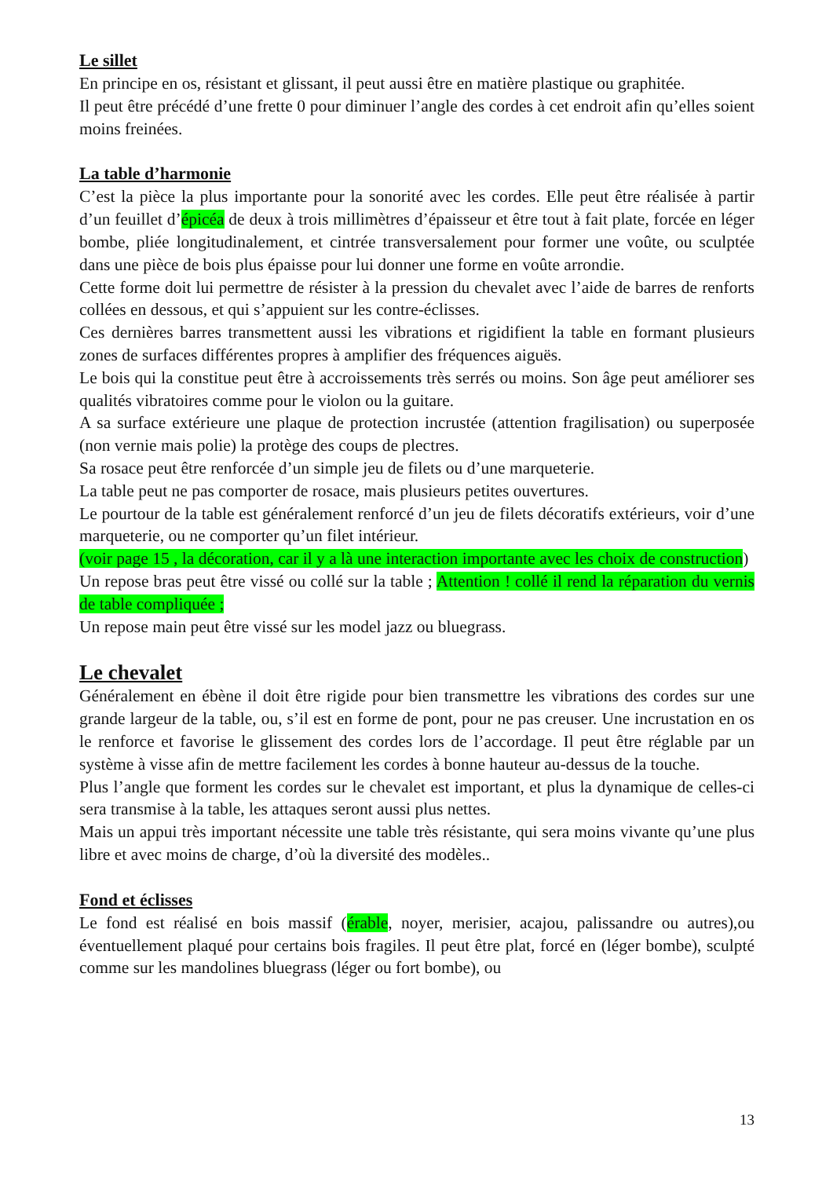Le sillet
En principe en os, résistant et glissant, il peut aussi être en matière plastique ou graphitée.
Il peut être précédé d’une frette 0 pour diminuer l’angle des cordes à cet endroit afin qu’elles soient moins freinées.
La table d’harmonie
C’est la pièce la plus importante pour la sonorité avec les cordes. Elle peut être réalisée à partir d’un feuillet d’épicéa de deux à trois millimètres d’épaisseur et être tout à fait plate, forcée en léger bombe, pliée longitudinalement, et cintrée transversalement pour former une voûte, ou sculptée dans une pièce de bois plus épaisse pour lui donner une forme en voûte arrondie.
Cette forme doit lui permettre de résister à la pression du chevalet avec l’aide de barres de renforts collées en dessous, et qui s’appuient sur les contre-éclisses.
Ces dernières barres transmettent aussi les vibrations et rigidifient la table en formant plusieurs zones de surfaces différentes propres à amplifier des fréquences aiguës.
Le bois qui la constitue peut être à accroissements très serrés ou moins. Son âge peut améliorer ses qualités vibratoires comme pour le violon ou la guitare.
A sa surface extérieure une plaque de protection incrustée (attention fragilisation) ou superposée (non vernie mais polie) la protège des coups de plectres.
Sa rosace peut être renforcée d’un simple jeu de filets ou d’une marqueterie.
La table peut ne pas comporter de rosace, mais plusieurs petites ouvertures.
Le pourtour de la table est généralement renforcé d’un jeu de filets décoratifs extérieurs, voir d’une marqueterie, ou ne comporter qu’un filet intérieur.
(voir page 15 , la décoration, car il y a là une interaction importante avec les choix de construction)
Un repose bras peut être vissé ou collé sur la table ; Attention ! collé il rend la réparation du vernis de table compliquée ;
Un repose main peut être vissé sur les model jazz ou bluegrass.
Le chevalet
Généralement en ébène il doit être rigide pour bien transmettre les vibrations des cordes sur une grande largeur de la table, ou, s’il est en forme de pont, pour ne pas creuser. Une incrustation en os le renforce et favorise le glissement des cordes lors de l’accordage. Il peut être réglable par un système à visse afin de mettre facilement les cordes à bonne hauteur au-dessus de la touche.
Plus l’angle que forment les cordes sur le chevalet est important, et plus la dynamique de celles-ci sera transmise à la table, les attaques seront aussi plus nettes.
Mais un appui très important nécessite une table très résistante, qui sera moins vivante qu’une plus libre et avec moins de charge, d’où la diversité des modèles..
Fond et éclisses
Le fond est réalisé en bois massif (érable, noyer, merisier, acajou, palissandre ou autres),ou éventuellement plaqué pour certains bois fragiles. Il peut être plat, forcé en (léger bombe), sculpté comme sur les mandolines bluegrass (léger ou fort bombe), ou
13